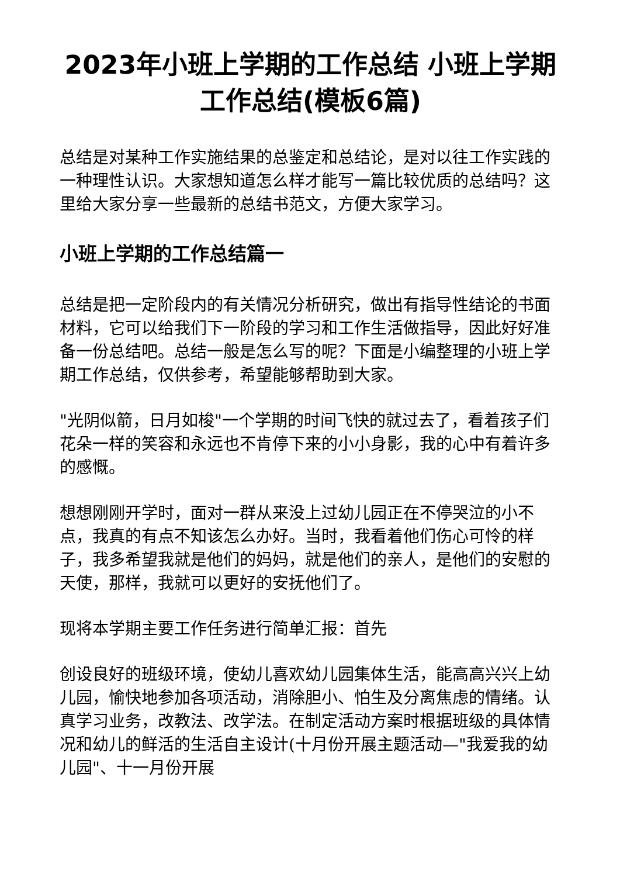2023年小班上学期的工作总结 小班上学期工作总结(模板6篇)
总结是对某种工作实施结果的总鉴定和总结论，是对以往工作实践的一种理性认识。大家想知道怎么样才能写一篇比较优质的总结吗？这里给大家分享一些最新的总结书范文，方便大家学习。
小班上学期的工作总结篇一
总结是把一定阶段内的有关情况分析研究，做出有指导性结论的书面材料，它可以给我们下一阶段的学习和工作生活做指导，因此好好准备一份总结吧。总结一般是怎么写的呢？下面是小编整理的小班上学期工作总结，仅供参考，希望能够帮助到大家。
"光阴似箭，日月如梭"一个学期的时间飞快的就过去了，看着孩子们花朵一样的笑容和永远也不肯停下来的小小身影，我的心中有着许多的感慨。
想想刚刚开学时，面对一群从来没上过幼儿园正在不停哭泣的小不点，我真的有点不知该怎么办好。当时，我看着他们伤心可怜的样子，我多希望我就是他们的妈妈，就是他们的亲人，是他们的安慰的天使，那样，我就可以更好的安抚他们了。
现将本学期主要工作任务进行简单汇报：首先
创设良好的班级环境，使幼儿喜欢幼儿园集体生活，能高高兴兴上幼儿园，愉快地参加各项活动，消除胆小、怕生及分离焦虑的情绪。认真学习业务，改教法、改学法。在制定活动方案时根据班级的具体情况和幼儿的鲜活的生活自主设计(十月份开展主题活动—"我爱我的幼儿园"、十一月份开展